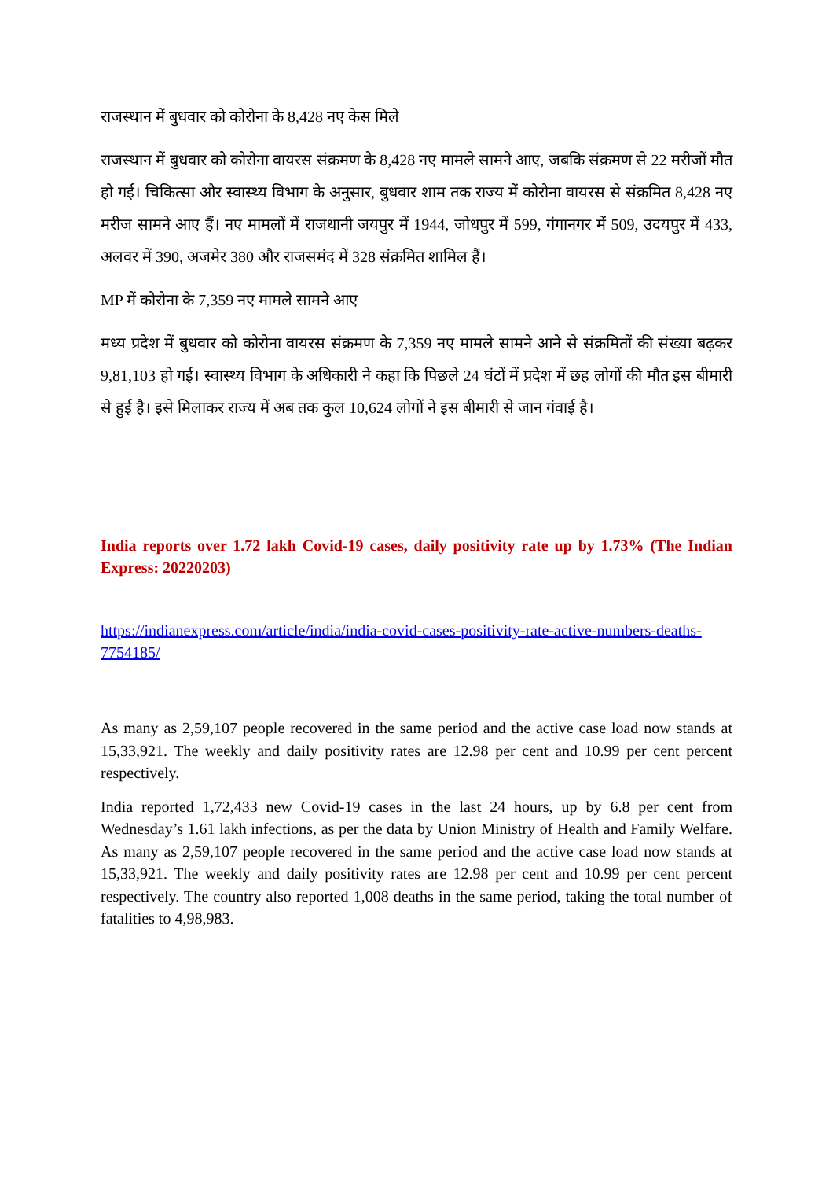राजस्थान में बुधवार को कोरोना के 8,428 नए केस मिले
राजस्थान में बुधवार को कोरोना वायरस संक्रमण के 8,428 नए मामले सामने आए, जबकि संक्रमण से 22 मरीजों मौत हो गई। चिकित्सा और स्वास्थ्य विभाग के अनुसार, बुधवार शाम तक राज्य में कोरोना वायरस से संक्रमित 8,428 नए मरीज सामने आए हैं। नए मामलों में राजधानी जयपुर में 1944, जोधपुर में 599, गंगानगर में 509, उदयपुर में 433, अलवर में 390, अजमेर 380 और राजसमंद में 328 संक्रमित शामिल हैं।
MP में कोरोना के 7,359 नए मामले सामने आए
मध्य प्रदेश में बुधवार को कोरोना वायरस संक्रमण के 7,359 नए मामले सामने आने से संक्रमितों की संख्या बढ़कर 9,81,103 हो गई। स्वास्थ्य विभाग के अधिकारी ने कहा कि पिछले 24 घंटों में प्रदेश में छह लोगों की मौत इस बीमारी से हुई है। इसे मिलाकर राज्य में अब तक कुल 10,624 लोगों ने इस बीमारी से जान गंवाई है।
India reports over 1.72 lakh Covid-19 cases, daily positivity rate up by 1.73% (The Indian Express: 20220203)
https://indianexpress.com/article/india/india-covid-cases-positivity-rate-active-numbers-deaths-7754185/
As many as 2,59,107 people recovered in the same period and the active case load now stands at 15,33,921. The weekly and daily positivity rates are 12.98 per cent and 10.99 per cent percent respectively.
India reported 1,72,433 new Covid-19 cases in the last 24 hours, up by 6.8 per cent from Wednesday’s 1.61 lakh infections, as per the data by Union Ministry of Health and Family Welfare. As many as 2,59,107 people recovered in the same period and the active case load now stands at 15,33,921. The weekly and daily positivity rates are 12.98 per cent and 10.99 per cent percent respectively. The country also reported 1,008 deaths in the same period, taking the total number of fatalities to 4,98,983.